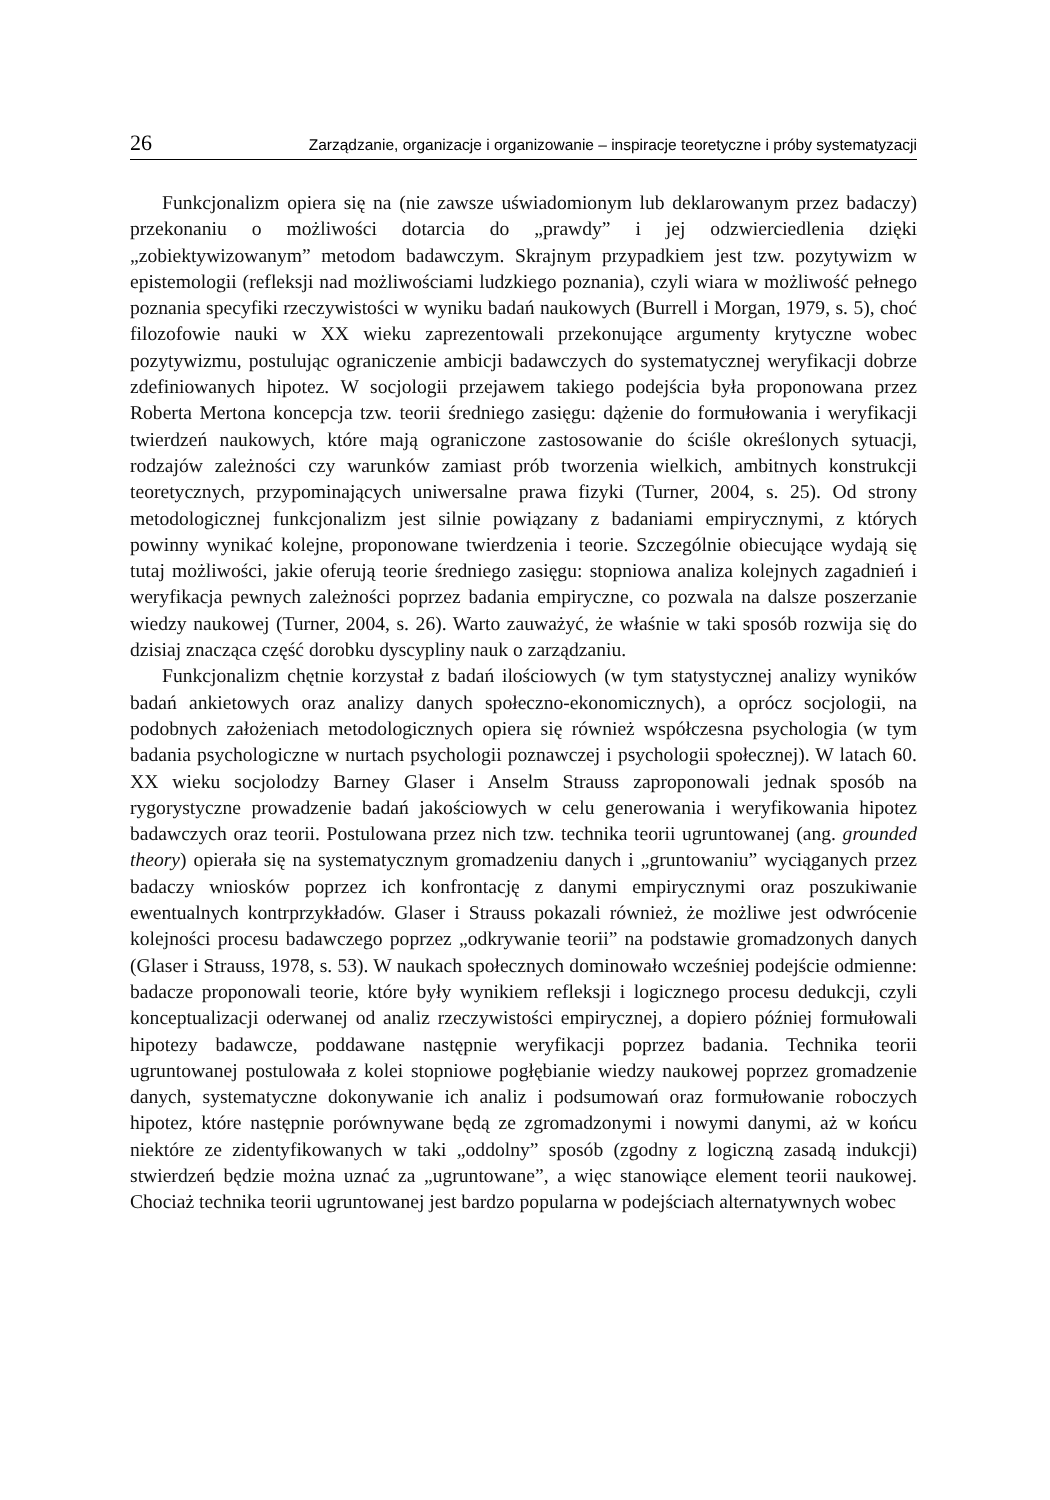26 Zarządzanie, organizacje i organizowanie – inspiracje teoretyczne i próby systematyzacji
Funkcjonalizm opiera się na (nie zawsze uświadomionym lub deklarowanym przez badaczy) przekonaniu o możliwości dotarcia do „prawdy” i jej odzwierciedlenia dzięki „zobiektywizowanym” metodom badawczym. Skrajnym przypadkiem jest tzw. pozytywizm w epistemologii (refleksji nad możliwościami ludzkiego poznania), czyli wiara w możliwość pełnego poznania specyfiki rzeczywistości w wyniku badań naukowych (Burrell i Morgan, 1979, s. 5), choć filozofowie nauki w XX wieku zaprezentowali przekonujące argumenty krytyczne wobec pozytywizmu, postulując ograniczenie ambicji badawczych do systematycznej weryfikacji dobrze zdefiniowanych hipotez. W socjologii przejawem takiego podejścia była proponowana przez Roberta Mertona koncepcja tzw. teorii średniego zasięgu: dążenie do formułowania i weryfikacji twierdzeń naukowych, które mają ograniczone zastosowanie do ściśle określonych sytuacji, rodzajów zależności czy warunków zamiast prób tworzenia wielkich, ambitnych konstrukcji teoretycznych, przypominających uniwersalne prawa fizyki (Turner, 2004, s. 25). Od strony metodologicznej funkcjonalizm jest silnie powiązany z badaniami empirycznymi, z których powinny wynikać kolejne, proponowane twierdzenia i teorie. Szczególnie obiecujące wydają się tutaj możliwości, jakie oferują teorie średniego zasięgu: stopniowa analiza kolejnych zagadnień i weryfikacja pewnych zależności poprzez badania empiryczne, co pozwala na dalsze poszerzanie wiedzy naukowej (Turner, 2004, s. 26). Warto zauważyć, że właśnie w taki sposób rozwija się do dzisiaj znacząca część dorobku dyscypliny nauk o zarządzaniu.
Funkcjonalizm chętnie korzystał z badań ilościowych (w tym statystycznej analizy wyników badań ankietowych oraz analizy danych społeczno-ekonomicznych), a oprócz socjologii, na podobnych założeniach metodologicznych opiera się również współczesna psychologia (w tym badania psychologiczne w nurtach psychologii poznawczej i psychologii społecznej). W latach 60. XX wieku socjolodzy Barney Glaser i Anselm Strauss zaproponowali jednak sposób na rygorystyczne prowadzenie badań jakościowych w celu generowania i weryfikowania hipotez badawczych oraz teorii. Postulowana przez nich tzw. technika teorii ugruntowanej (ang. grounded theory) opierała się na systematycznym gromadzeniu danych i „gruntowaniu” wyciąganych przez badaczy wniosków poprzez ich konfrontację z danymi empirycznymi oraz poszukiwanie ewentualnych kontrprzykładów. Glaser i Strauss pokazali również, że możliwe jest odwrócenie kolejności procesu badawczego poprzez „odkrywanie teorii” na podstawie gromadzonych danych (Glaser i Strauss, 1978, s. 53). W naukach społecznych dominowało wcześniej podejście odmienne: badacze proponowali teorie, które były wynikiem refleksji i logicznego procesu dedukcji, czyli konceptualizacji oderwanej od analiz rzeczywistości empirycznej, a dopiero później formułowali hipotezy badawcze, poddawane następnie weryfikacji poprzez badania. Technika teorii ugruntowanej postulowała z kolei stopniowe pogłębianie wiedzy naukowej poprzez gromadzenie danych, systematyczne dokonywanie ich analiz i podsumowań oraz formułowanie roboczych hipotez, które następnie porównywane będą ze zgromadzonymi i nowymi danymi, aż w końcu niektóre ze zidentyfikowanych w taki „oddolny” sposób (zgodny z logiczną zasadą indukcji) stwierdzeń będzie można uznać za „ugruntowane”, a więc stanowiące element teorii naukowej. Chociaż technika teorii ugruntowanej jest bardzo popularna w podejściach alternatywnych wobec